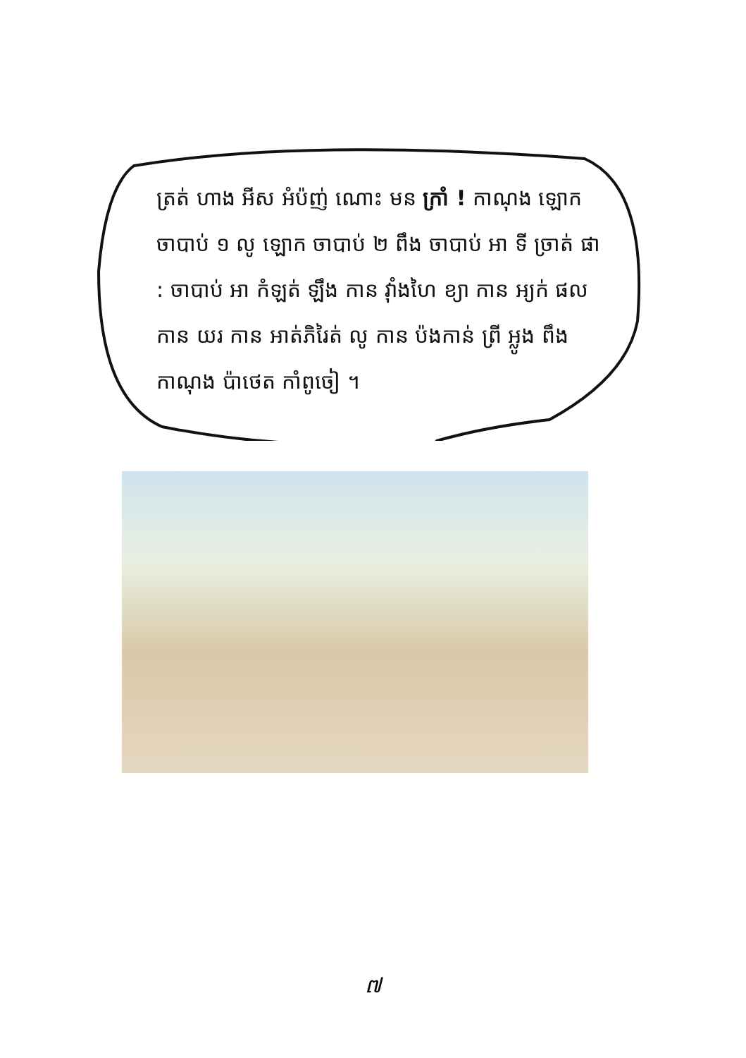ត្រត់ ហាង អីស អំប៉ញ់ ណោះ មន ក្រាំ ! កាណុង ឡោក ចាបាប់ ១ លូ ឡោក ចាបាប់ ២ ពឹង ចាបាប់ អា ទី ច្រាត់ ផា : ចាបាប់ អា កំឡត់ ឡឹង កាន វ៉ាំងហៃ ខ្យា កាន អ្យក់ ផល កាន យរ កាន អាត់ភិរៃត់ លូ កាន ប៉ងកាន់ ព្រី អ្លូង ពឹង កាណុង ប៉ាថេត កាំពូចៀ ។
៧